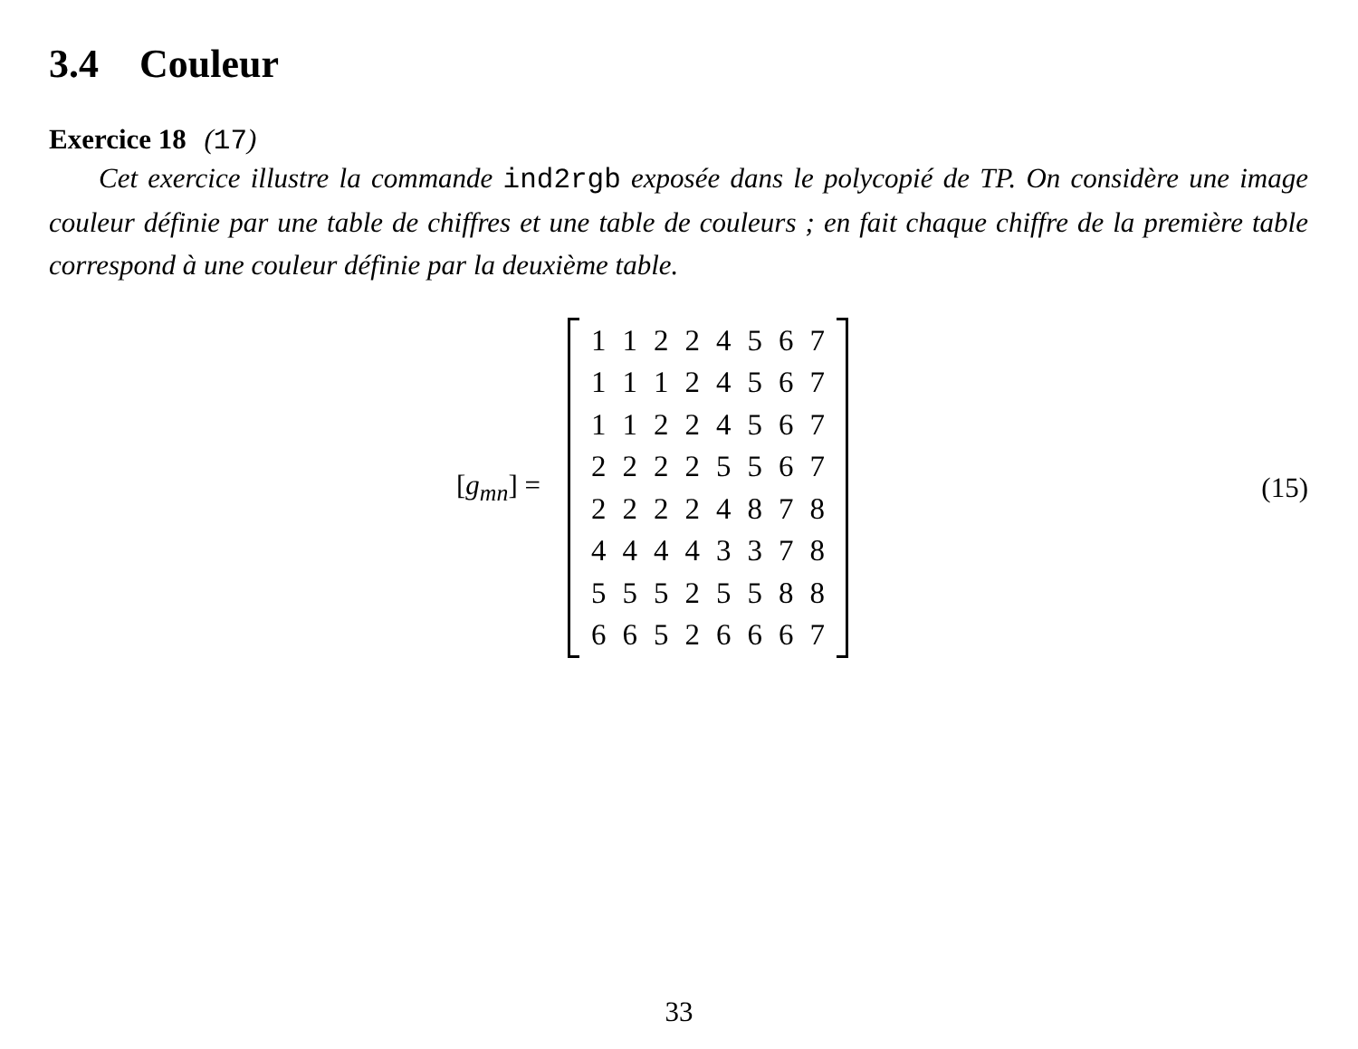3.4 Couleur
Exercice 18 (17)
Cet exercice illustre la commande ind2rgb exposée dans le polycopié de TP. On considère une image couleur définie par une table de chiffres et une table de couleurs ; en fait chaque chiffre de la première table correspond à une couleur définie par la deuxième table.
[g<sub>mn</sub>] =
| 1 | 1 | 2 | 2 | 4 | 5 | 6 | 7 |
| 1 | 1 | 1 | 2 | 4 | 5 | 6 | 7 |
| 1 | 1 | 2 | 2 | 4 | 5 | 6 | 7 |
| 2 | 2 | 2 | 2 | 5 | 5 | 6 | 7 |
| 2 | 2 | 2 | 2 | 4 | 8 | 7 | 8 |
| 4 | 4 | 4 | 4 | 3 | 3 | 7 | 8 |
| 5 | 5 | 5 | 2 | 5 | 5 | 8 | 8 |
| 6 | 6 | 5 | 2 | 6 | 6 | 6 | 7 |
(15)
33